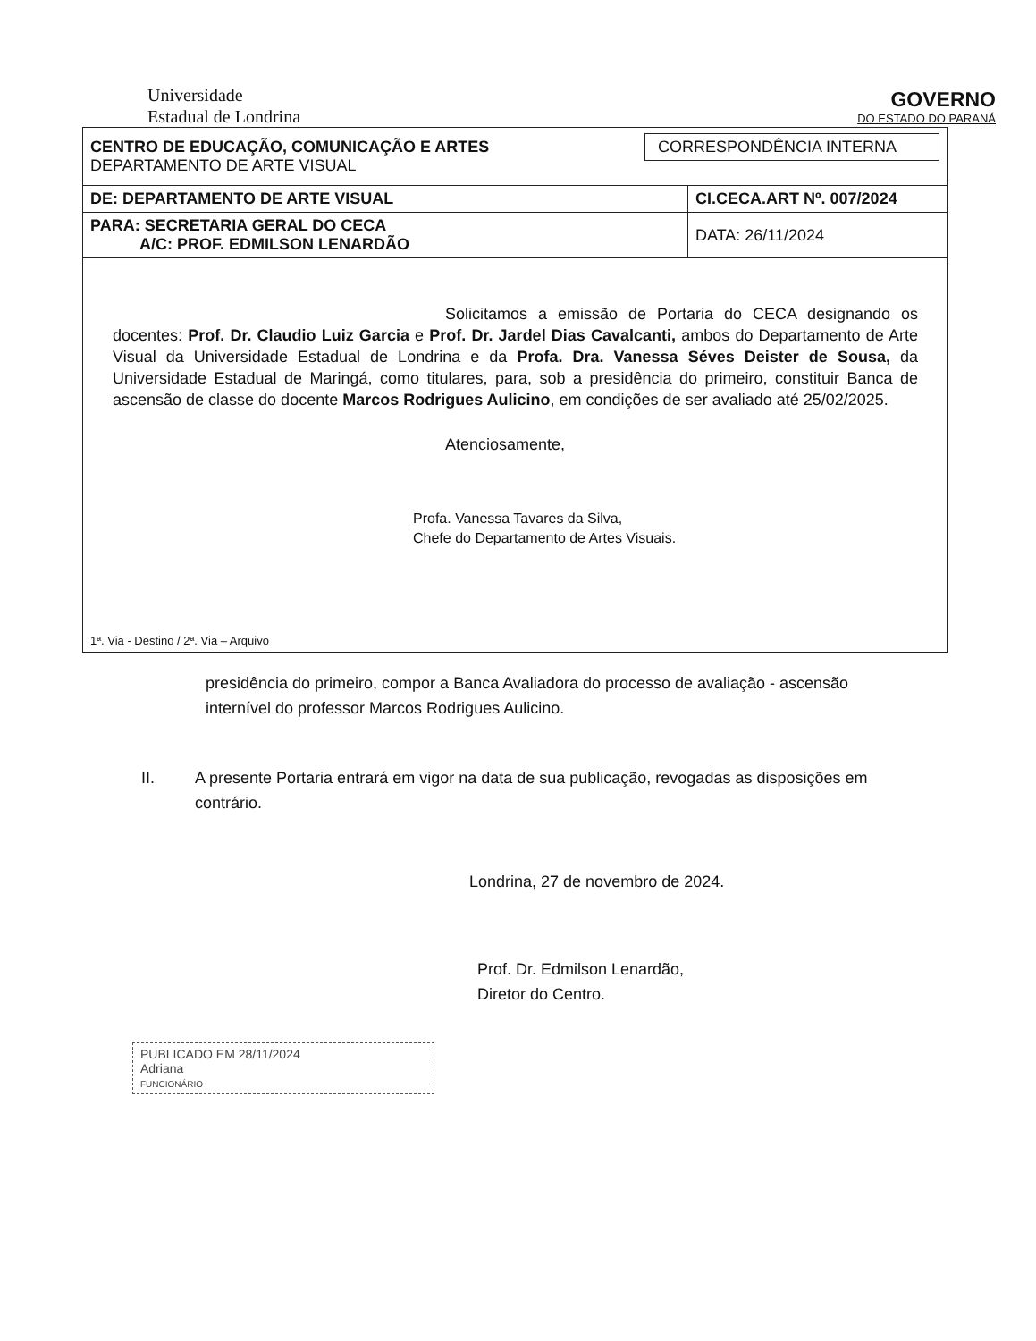Universidade
Estadual de Londrina
GOVERNO
DO ESTADO DO PARANÁ
| CENTRO DE EDUCAÇÃO, COMUNICAÇÃO E ARTES DEPARTAMENTO DE ARTE VISUAL CORRESPONDÊNCIA INTERNA | |
| DE: DEPARTAMENTO DE ARTE VISUAL | CI.CECA.ART Nº. 007/2024 |
| PARA: SECRETARIA GERAL DO CECA A/C: PROF. EDMILSON LENARDÃO | DATA: 26/11/2024 |
Solicitamos a emissão de Portaria do CECA designando os docentes: Prof. Dr. Claudio Luiz Garcia e Prof. Dr. Jardel Dias Cavalcanti, ambos do Departamento de Arte Visual da Universidade Estadual de Londrina e da Profa. Dra. Vanessa Séves Deister de Sousa, da Universidade Estadual de Maringá, como titulares, para, sob a presidência do primeiro, constituir Banca de ascensão de classe do docente Marcos Rodrigues Aulicino, em condições de ser avaliado até 25/02/2025.
Atenciosamente,
Profa. Vanessa Tavares da Silva,
Chefe do Departamento de Artes Visuais.
1ª. Via - Destino / 2ª. Via – Arquivo
presidência do primeiro, compor a Banca Avaliadora do processo de avaliação - ascensão internível do professor Marcos Rodrigues Aulicino.
II. A presente Portaria entrará em vigor na data de sua publicação, revogadas as disposições em contrário.
Londrina, 27 de novembro de 2024.
Prof. Dr. Edmilson Lenardão,
Diretor do Centro.
PUBLICADO EM 28/11/2024
Adriana
FUNCIONÁRIO